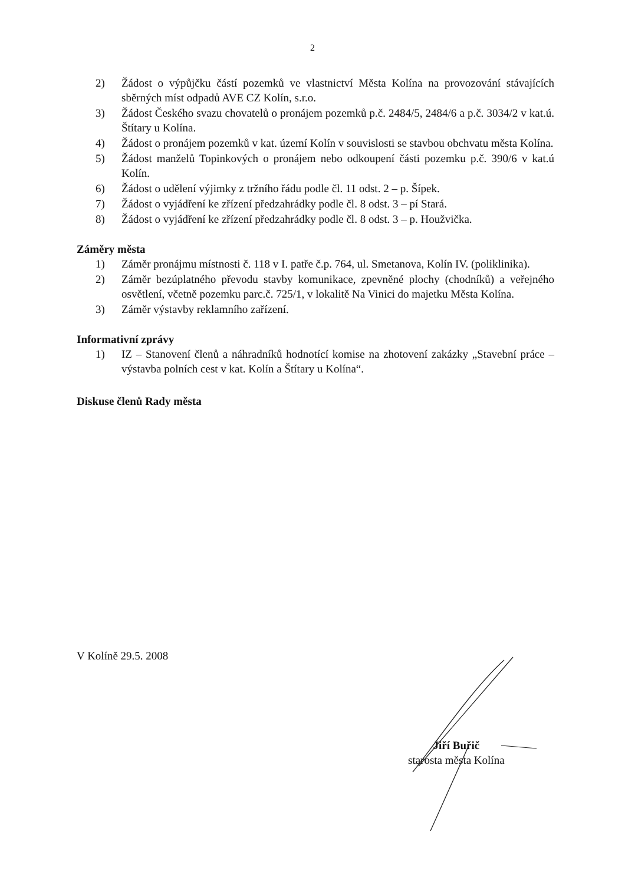2
2) Žádost o výpůjčku částí pozemků ve vlastnictví Města Kolína na provozování stávajících sběrných míst odpadů AVE CZ Kolín, s.r.o.
3) Žádost Českého svazu chovatelů o pronájem pozemků p.č. 2484/5, 2484/6 a p.č. 3034/2 v kat.ú. Štítary u Kolína.
4) Žádost o pronájem pozemků v kat. území Kolín v souvislosti se stavbou obchvatu města Kolína.
5) Žádost manželů Topinkových o pronájem nebo odkoupení části pozemku p.č. 390/6 v kat.ú Kolín.
6) Žádost o udělení výjimky z tržního řádu podle čl. 11 odst. 2 – p. Šípek.
7) Žádost o vyjádření ke zřízení předzahrádky podle čl. 8 odst. 3 – pí Stará.
8) Žádost o vyjádření ke zřízení předzahrádky podle čl. 8 odst. 3 – p. Houžvička.
Záměry města
1) Záměr pronájmu místnosti č. 118 v I. patře č.p. 764, ul. Smetanova, Kolín IV. (poliklinika).
2) Záměr bezúplatného převodu stavby komunikace, zpevněné plochy (chodníků) a veřejného osvětlení, včetně pozemku parc.č. 725/1, v lokalitě Na Vinici do majetku Města Kolína.
3) Záměr výstavby reklamního zařízení.
Informativní zprávy
1) IZ – Stanovení členů a náhradníků hodnotící komise na zhotovení zakázky „Stavební práce – výstavba polních cest v kat. Kolín a Štítary u Kolína“.
Diskuse členů Rady města
V Kolíně 29.5. 2008
Jiří Buřič
starosta města Kolína